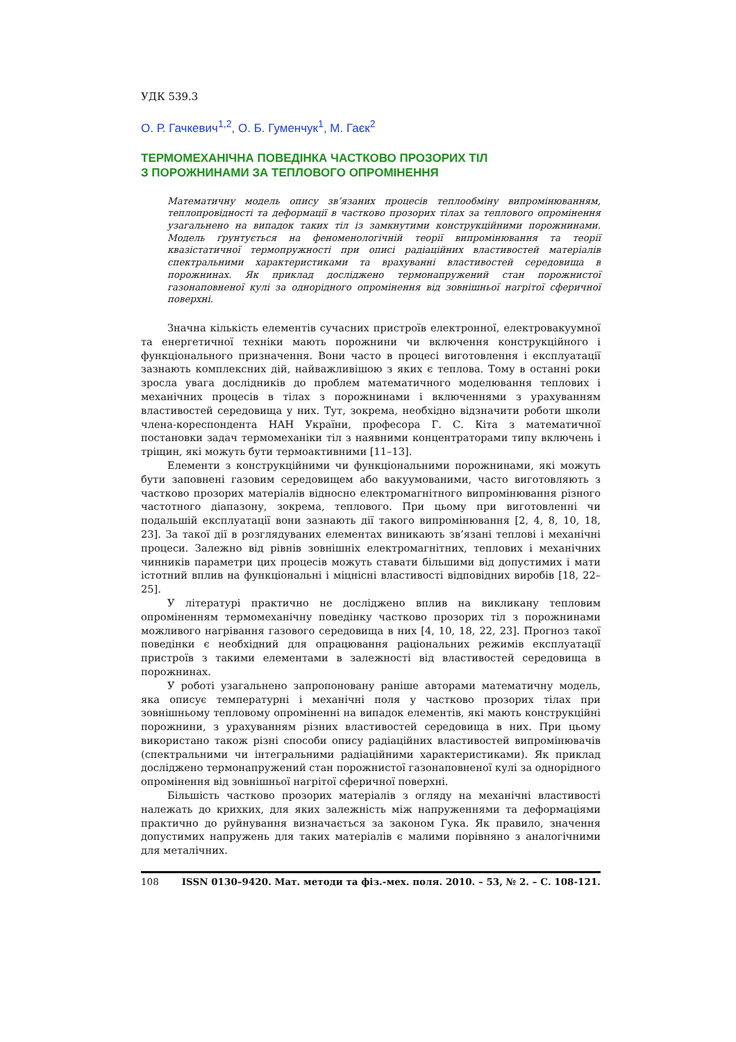УДК 539.3
О. Р. Гачкевич<sup>1,2</sup>, О. Б. Гуменчук<sup>1</sup>, М. Гаєк<sup>2</sup>
ТЕРМОМЕХАНІЧНА ПОВЕДІНКА ЧАСТКОВО ПРОЗОРИХ ТІЛ
З ПОРОЖНИНАМИ ЗА ТЕПЛОВОГО ОПРОМІНЕННЯ
Математичну модель опису зв’язаних процесів теплообміну випромінюванням, теплопровідності та деформації в частково прозорих тілах за теплового опромінення узагальнено на випадок таких тіл із замкнутими конструкційними порожнинами. Модель ґрунтується на феноменологічній теорії випромінювання та теорії квазістатичної термопружності при описі радіаційних властивостей матеріалів спектральними характеристиками та врахуванні властивостей середовища в порожнинах. Як приклад досліджено термонапружений стан порожнистої газонаповненої кулі за однорідного опромінення від зовнішньої нагрітої сферичної поверхні.
Значна кількість елементів сучасних пристроїв електронної, електровакуумної та енергетичної техніки мають порожнини чи включення конструкційного і функціонального призначення. Вони часто в процесі виготовлення і експлуатації зазнають комплексних дій, найважливішою з яких є теплова. Тому в останні роки зросла увага дослідників до проблем математичного моделювання теплових і механічних процесів в тілах з порожнинами і включеннями з урахуванням властивостей середовища у них. Тут, зокрема, необхідно відзначити роботи школи члена-кореспондента НАН України, професора Г. С. Кіта з математичної постановки задач термомеханіки тіл з наявними концентраторами типу включень і тріщин, які можуть бути термоактивними [11–13].
Елементи з конструкційними чи функціональними порожнинами, які можуть бути заповнені газовим середовищем або вакуумованими, часто виготовляють з частково прозорих матеріалів відносно електромагнітного випромінювання різного частотного діапазону, зокрема, теплового. При цьому при виготовленні чи подальшій експлуатації вони зазнають дії такого випромінювання [2, 4, 8, 10, 18, 23]. За такої дії в розглядуваних елементах виникають зв’язані теплові і механічні процеси. Залежно від рівнів зовнішніх електромагнітних, теплових і механічних чинників параметри цих процесів можуть ставати більшими від допустимих і мати істотний вплив на функціональні і міцнісні властивості відповідних виробів [18, 22–25].
У літературі практично не досліджено вплив на викликану тепловим опроміненням термомеханічну поведінку частково прозорих тіл з порожнинами можливого нагрівання газового середовища в них [4, 10, 18, 22, 23]. Прогноз такої поведінки є необхідний для опрацювання раціональних режимів експлуатації пристроїв з такими елементами в залежності від властивостей середовища в порожнинах.
У роботі узагальнено запропоновану раніше авторами математичну модель, яка описує температурні і механічні поля у частково прозорих тілах при зовнішньому тепловому опроміненні на випадок елементів, які мають конструкційні порожнини, з урахуванням різних властивостей середовища в них. При цьому використано також різні способи опису радіаційних властивостей випромінювачів (спектральними чи інтегральними радіаційними характеристиками). Як приклад досліджено термонапружений стан порожнистої газонаповненої кулі за однорідного опромінення від зовнішньої нагрітої сферичної поверхні.
Більшість частково прозорих матеріалів з огляду на механічні властивості належать до крихких, для яких залежність між напруженнями та деформаціями практично до руйнування визначається за законом Гука. Як правило, значення допустимих напружень для таких матеріалів є малими порівняно з аналогічними для металічних.
108 ISSN 0130–9420. Мат. методи та фіз.-мех. поля. 2010. – 53, № 2. – С. 108-121.